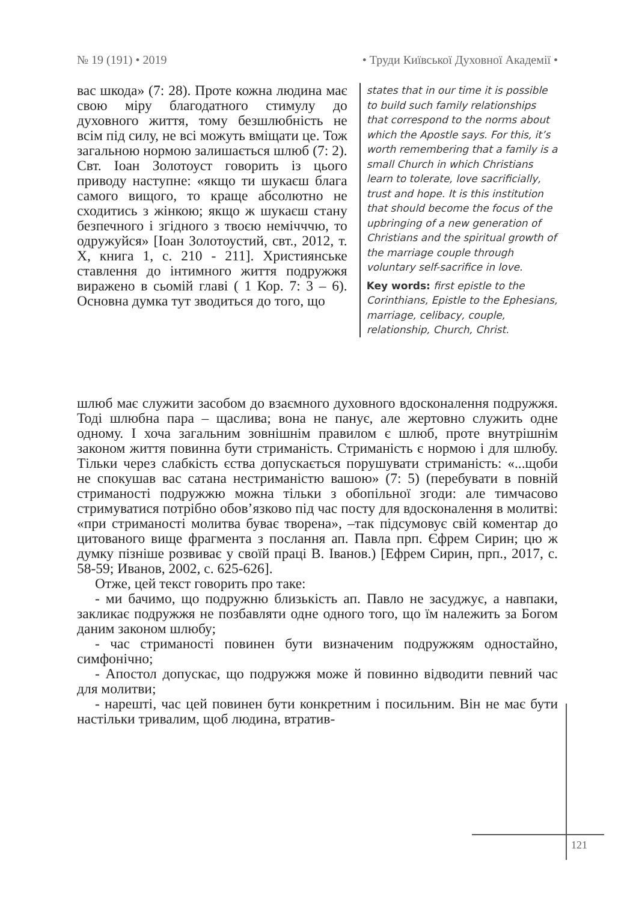№ 19 (191) • 2019 • Труди Київської Духовної Академії •
вас шкода» (7: 28). Проте кожна людина має свою міру благодатного стимулу до духовного життя, тому безшлюбність не всім під силу, не всі можуть вміщати це. Тож загальною нормою залишається шлюб (7: 2). Свт. Іоан Золотоуст говорить із цього приводу наступне: «якщо ти шукаєш блага самого вищого, то краще абсолютно не сходитись з жінкою; якщо ж шукаєш стану безпечного і згідного з твоєю немічччю, то одружуйся» [Іоан Золотоустий, свт., 2012, т. Х, книга 1, с. 210 - 211]. Християнське ставлення до інтимного життя подружжя виражено в сьомій главі ( 1 Кор. 7: 3 – 6). Основна думка тут зводиться до того, що
states that in our time it is possible to build such family relationships that correspond to the norms about which the Apostle says. For this, it’s worth remembering that a family is a small Church in which Christians learn to tolerate, love sacrificially, trust and hope. It is this institution that should become the focus of the upbringing of a new generation of Christians and the spiritual growth of the marriage couple through voluntary self-sacrifice in love.
Key words: first epistle to the Corinthians, Epistle to the Ephesians, marriage, celibacy, couple, relationship, Church, Christ.
шлюб має служити засобом до взаємного духовного вдосконалення подружжя. Тоді шлюбна пара – щаслива; вона не панує, але жертовно служить одне одному. І хоча загальним зовнішнім правилом є шлюб, проте внутрішнім законом життя повинна бути стриманість. Стриманість є нормою і для шлюбу. Тільки через слабкість єства допускається порушувати стриманість: «...щоби не спокушав вас сатана нестриманістю вашою» (7: 5) (перебувати в повній стриманості подружжю можна тільки з обопільної згоди: але тимчасово стримуватися потрібно обов’язково під час посту для вдосконалення в молитві: «при стриманості молитва буває творена», –так підсумовує свій коментар до цитованого вище фрагмента з послання ап. Павла прп. Єфрем Сирин; цю ж думку пізніше розвиває у своїй праці В. Іванов.) [Ефрем Сирин, прп., 2017, с. 58-59; Иванов, 2002, с. 625-626].
Отже, цей текст говорить про таке:
- ми бачимо, що подружню близькість ап. Павло не засуджує, а навпаки, закликає подружжя не позбавляти одне одного того, що їм належить за Богом даним законом шлюбу;
- час стриманості повинен бути визначеним подружжям одностайно, симфонічно;
- Апостол допускає, що подружжя може й повинно відводити певний час для молитви;
- нарешті, час цей повинен бути конкретним і посильним. Він не має бути настільки тривалим, щоб людина, втратив-
121